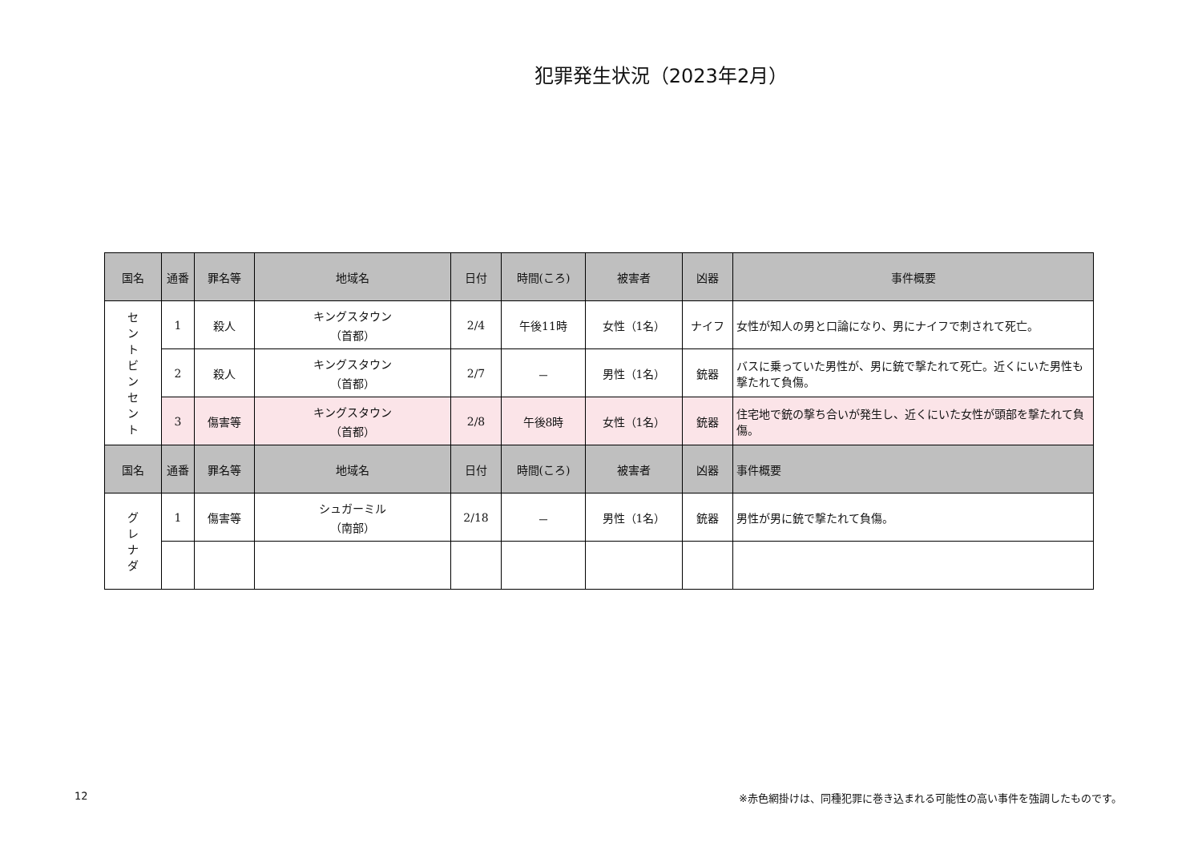犯罪発生状況（2023年2月）
| 国名 | 通番 | 罪名等 | 地域名 | 日付 | 時間(ころ) | 被害者 | 凶器 | 事件概要 |
| --- | --- | --- | --- | --- | --- | --- | --- | --- |
| セ ン ト ビ ン セ ン ト | 1 | 殺人 | キングスタウン （首都） | 2/4 | 午後11時 | 女性（1名） | ナイフ | 女性が知人の男と口論になり、男にナイフで刺されて死亡。 |
| | 2 | 殺人 | キングスタウン （首都） | 2/7 | － | 男性（1名） | 銃器 | バスに乗っていた男性が、男に銃で撃たれて死亡。近くにいた男性も撃たれて負傷。 |
| | 3 | 傷害等 | キングスタウン （首都） | 2/8 | 午後8時 | 女性（1名） | 銃器 | 住宅地で銃の撃ち合いが発生し、近くにいた女性が頭部を撃たれて負傷。 |
| 国名 | 通番 | 罪名等 | 地域名 | 日付 | 時間(ころ) | 被害者 | 凶器 | 事件概要 |
| グ レ ナ ダ | 1 | 傷害等 | シュガーミル （南部） | 2/18 | － | 男性（1名） | 銃器 | 男性が男に銃で撃たれて負傷。 |
12 ※赤色網掛けは、同種犯罪に巻き込まれる可能性の高い事件を強調したものです。